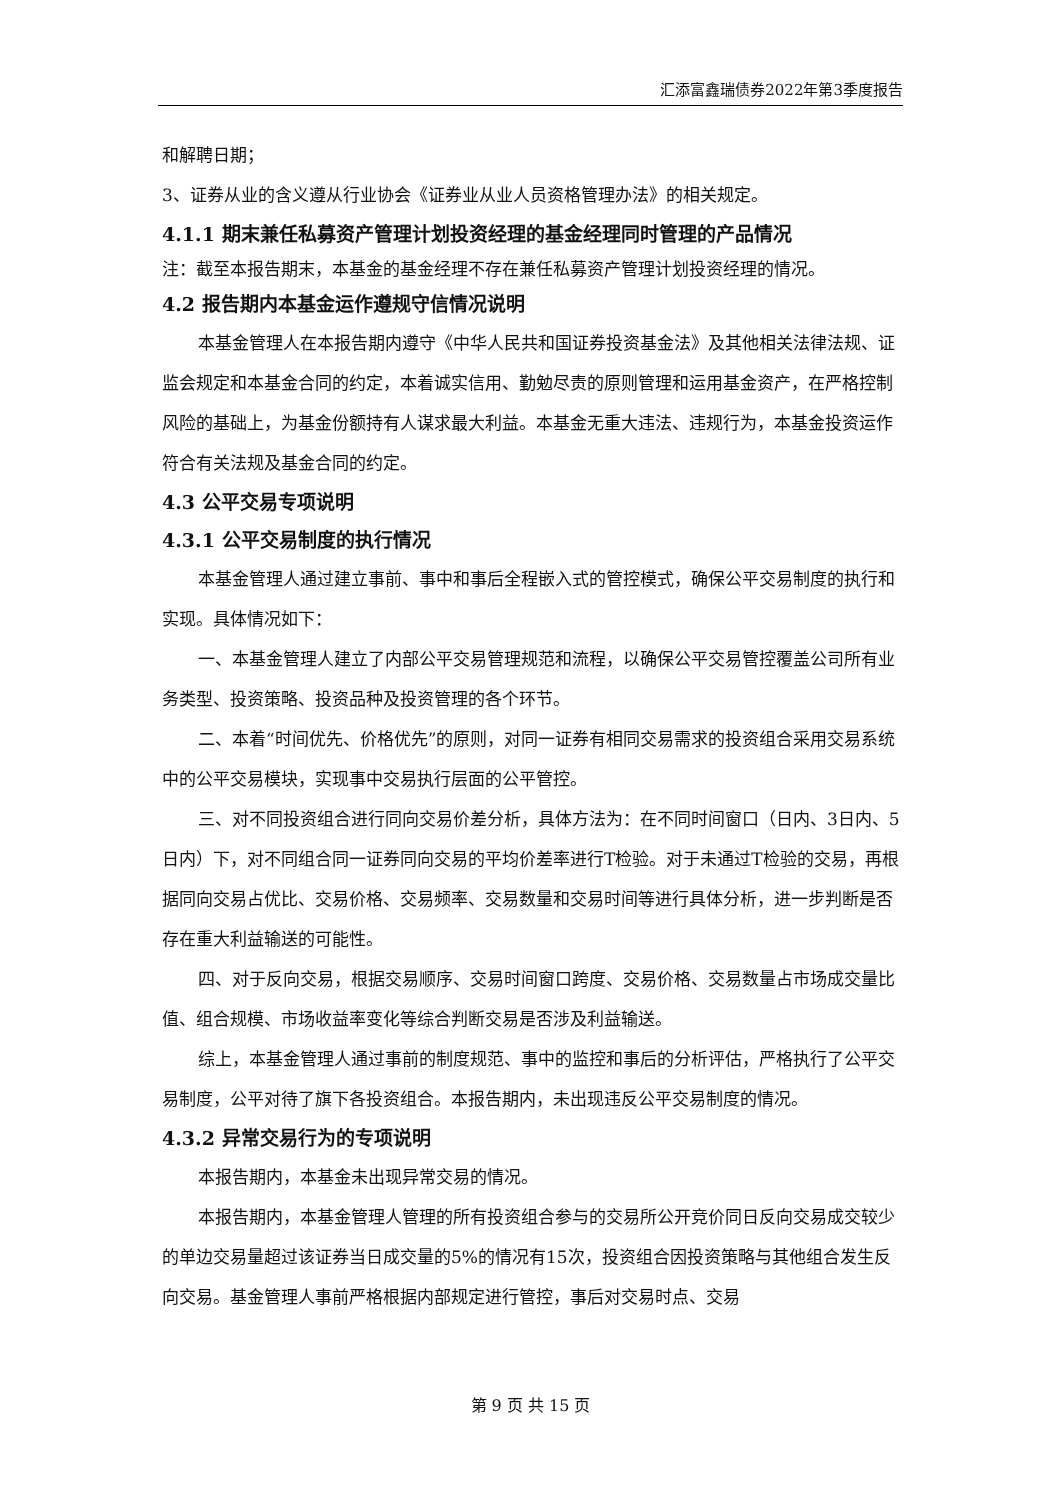汇添富鑫瑞债券2022年第3季度报告
和解聘日期；
3、证券从业的含义遵从行业协会《证券业从业人员资格管理办法》的相关规定。
4.1.1 期末兼任私募资产管理计划投资经理的基金经理同时管理的产品情况
注：截至本报告期末，本基金的基金经理不存在兼任私募资产管理计划投资经理的情况。
4.2 报告期内本基金运作遵规守信情况说明
本基金管理人在本报告期内遵守《中华人民共和国证券投资基金法》及其他相关法律法规、证监会规定和本基金合同的约定，本着诚实信用、勤勉尽责的原则管理和运用基金资产，在严格控制风险的基础上，为基金份额持有人谋求最大利益。本基金无重大违法、违规行为，本基金投资运作符合有关法规及基金合同的约定。
4.3 公平交易专项说明
4.3.1 公平交易制度的执行情况
本基金管理人通过建立事前、事中和事后全程嵌入式的管控模式，确保公平交易制度的执行和实现。具体情况如下：
一、本基金管理人建立了内部公平交易管理规范和流程，以确保公平交易管控覆盖公司所有业务类型、投资策略、投资品种及投资管理的各个环节。
二、本着“时间优先、价格优先”的原则，对同一证券有相同交易需求的投资组合采用交易系统中的公平交易模块，实现事中交易执行层面的公平管控。
三、对不同投资组合进行同向交易价差分析，具体方法为：在不同时间窗口（日内、3日内、5日内）下，对不同组合同一证券同向交易的平均价差率进行T检验。对于未通过T检验的交易，再根据同向交易占优比、交易价格、交易频率、交易数量和交易时间等进行具体分析，进一步判断是否存在重大利益输送的可能性。
四、对于反向交易，根据交易顺序、交易时间窗口跨度、交易价格、交易数量占市场成交量比值、组合规模、市场收益率变化等综合判断交易是否涉及利益输送。
综上，本基金管理人通过事前的制度规范、事中的监控和事后的分析评估，严格执行了公平交易制度，公平对待了旗下各投资组合。本报告期内，未出现违反公平交易制度的情况。
4.3.2 异常交易行为的专项说明
本报告期内，本基金未出现异常交易的情况。
本报告期内，本基金管理人管理的所有投资组合参与的交易所公开竞价同日反向交易成交较少的单边交易量超过该证券当日成交量的5%的情况有15次，投资组合因投资策略与其他组合发生反向交易。基金管理人事前严格根据内部规定进行管控，事后对交易时点、交易
第 9 页 共 15 页